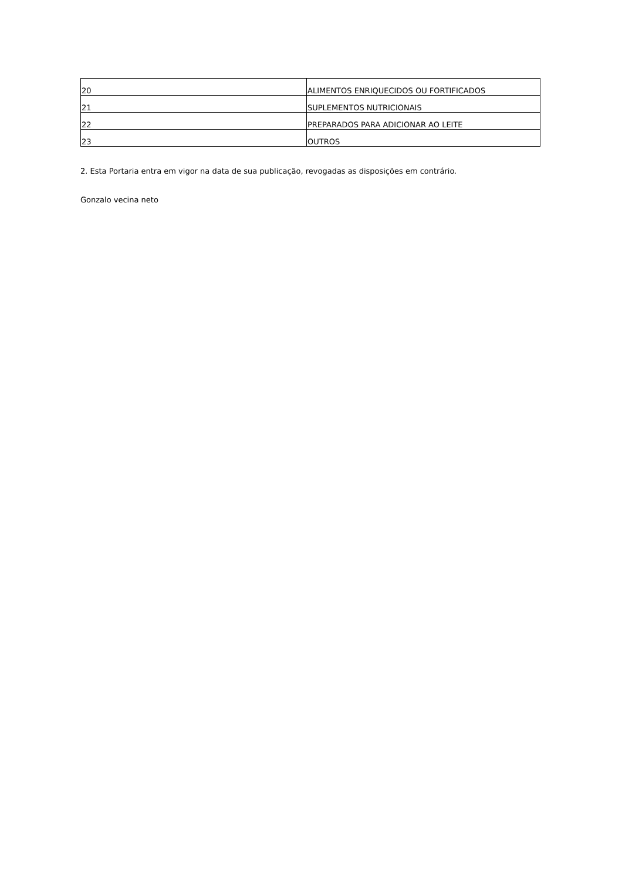| 20 | ALIMENTOS ENRIQUECIDOS OU FORTIFICADOS |
| 21 | SUPLEMENTOS NUTRICIONAIS |
| 22 | PREPARADOS PARA ADICIONAR AO LEITE |
| 23 | OUTROS |
2. Esta Portaria entra em vigor na data de sua publicação, revogadas as disposições em contrário.
Gonzalo vecina neto